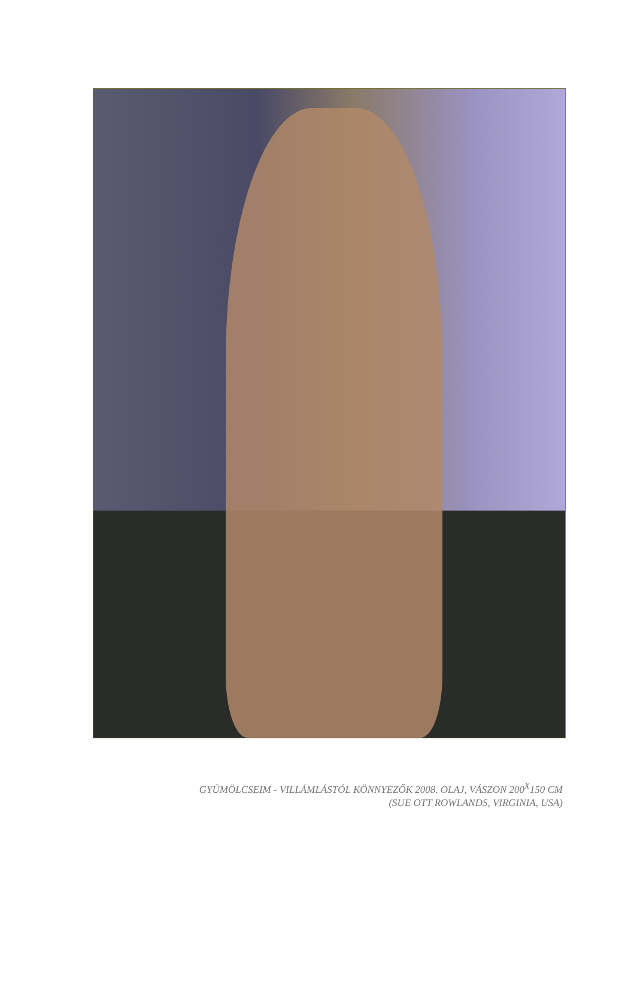GYÜMÖLCSEIM - VILLÁMLÁSTÓL KÖNNYEZŐK 2008. OLAJ, VÁSZON 200<sup>X</sup>150 CM
(SUE OTT ROWLANDS, VIRGINIA, USA)